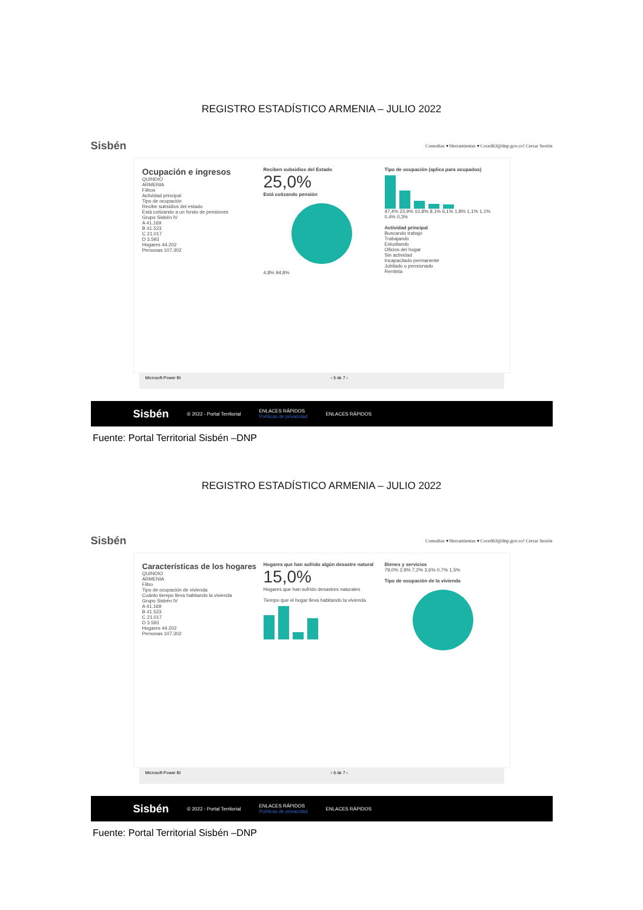REGISTRO ESTADÍSTICO ARMENIA – JULIO 2022
Sisbén Consultas ▾ Herramientas ▾ Coord63@dnp.gov.co! Cerrar Sesión
Ocupación e ingresos
QUINDIO
ARMENIA
Filtros
Actividad principal
Tipo de ocupación
Recibe subsidios del estado
Está cotizando a un fondo de pensiones
Grupo Sisbén IV
A 41.169
B 41.523
C 21.017
D 3.593
Hogares 44.202
Personas 107.302
Reciben subsidios del Estado
25,0%
Está cotizando pensión
4,8% 94,8%
Tipo de ocupación (aplica para ocupados)
47,4% 23,9% 10,8% 8,1% 6,1% 1,8% 1,1% 1,1% 0,4% 0,3%
Actividad principal
Buscando trabajo
Trabajando
Estudiando
Oficios del hogar
Sin actividad
Incapacitado permanente
Jubilado o pensionado
Rentista
Microsoft Power BI ‹ 5 de 7 ›
Sisbén © 2022 - Portal Territorial ENLACES RÁPIDOS
Políticas de privacidad ENLACES RÁPIDOS
Fuente: Portal Territorial Sisbén –DNP
REGISTRO ESTADÍSTICO ARMENIA – JULIO 2022
Sisbén Consultas ▾ Herramientas ▾ Coord63@dnp.gov.co! Cerrar Sesión
Características de los hogares
QUINDIO
ARMENIA
Filtro
Tipo de ocupación de vivienda
Cuánto tiempo lleva habitando la vivienda
Grupo Sisbén IV
A 41.169
B 41.523
C 21.017
D 3.593
Hogares 44.202
Personas 107.302
Hogares que han sufrido algún desastre natural
15,0%
Hogares que han sufrido desastres naturales
Tiempo que el hogar lleva habitando la vivienda
Bienes y servicios
79,0% 2,9% 7,2% 3,6% 0,7% 1,5%
Tipo de ocupación de la vivienda
Microsoft Power BI ‹ 6 de 7 ›
Sisbén © 2022 - Portal Territorial ENLACES RÁPIDOS
Políticas de privacidad ENLACES RÁPIDOS
Fuente: Portal Territorial Sisbén –DNP